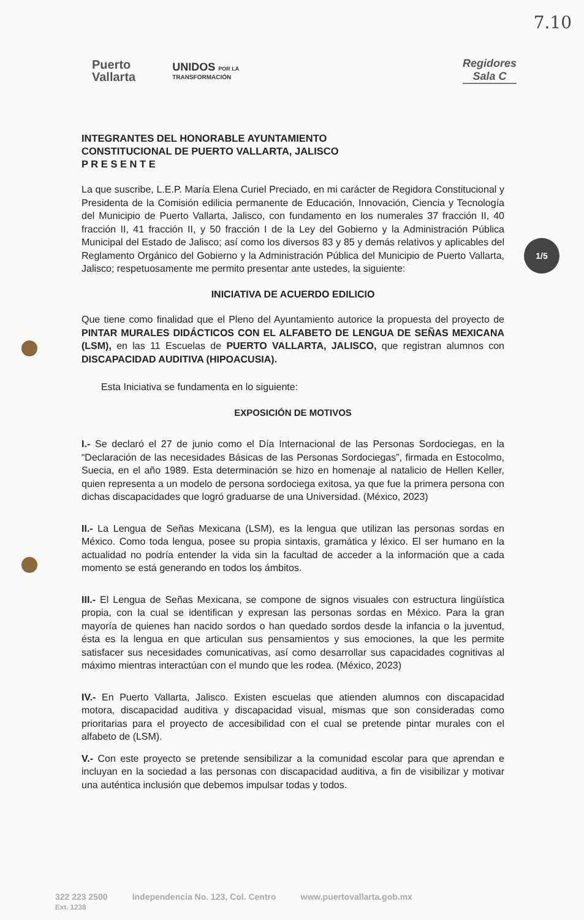7.10
Puerto
Vallarta
UNIDOS POR LA
TRANSFORMACIÓN
Regidores
Sala C
1/5
INTEGRANTES DEL HONORABLE AYUNTAMIENTO
CONSTITUCIONAL DE PUERTO VALLARTA, JALISCO
P R E S E N T E
La que suscribe, L.E.P. María Elena Curiel Preciado, en mi carácter de Regidora Constitucional y Presidenta de la Comisión edilicia permanente de Educación, Innovación, Ciencia y Tecnología del Municipio de Puerto Vallarta, Jalisco, con fundamento en los numerales 37 fracción II, 40 fracción II, 41 fracción II, y 50 fracción I de la Ley del Gobierno y la Administración Pública Municipal del Estado de Jalisco; así como los diversos 83 y 85 y demás relativos y aplicables del Reglamento Orgánico del Gobierno y la Administración Pública del Municipio de Puerto Vallarta, Jalisco; respetuosamente me permito presentar ante ustedes, la siguiente:
INICIATIVA DE ACUERDO EDILICIO
Que tiene como finalidad que el Pleno del Ayuntamiento autorice la propuesta del proyecto de PINTAR MURALES DIDÁCTICOS CON EL ALFABETO DE LENGUA DE SEÑAS MEXICANA (LSM), en las 11 Escuelas de PUERTO VALLARTA, JALISCO, que registran alumnos con DISCAPACIDAD AUDITIVA (HIPOACUSIA).
Esta Iniciativa se fundamenta en lo siguiente:
EXPOSICIÓN DE MOTIVOS
I.- Se declaró el 27 de junio como el Día Internacional de las Personas Sordociegas, en la “Declaración de las necesidades Básicas de las Personas Sordociegas”, firmada en Estocolmo, Suecia, en el año 1989. Esta determinación se hizo en homenaje al natalicio de Hellen Keller, quien representa a un modelo de persona sordociega exitosa, ya que fue la primera persona con dichas discapacidades que logró graduarse de una Universidad. (México, 2023)
II.- La Lengua de Señas Mexicana (LSM), es la lengua que utilizan las personas sordas en México. Como toda lengua, posee su propia sintaxis, gramática y léxico. El ser humano en la actualidad no podría entender la vida sin la facultad de acceder a la información que a cada momento se está generando en todos los ámbitos.
III.- El Lengua de Señas Mexicana, se compone de signos visuales con estructura lingüística propia, con la cual se identifican y expresan las personas sordas en México. Para la gran mayoría de quienes han nacido sordos o han quedado sordos desde la infancia o la juventud, ésta es la lengua en que articulan sus pensamientos y sus emociones, la que les permite satisfacer sus necesidades comunicativas, así como desarrollar sus capacidades cognitivas al máximo mientras interactúan con el mundo que les rodea. (México, 2023)
IV.- En Puerto Vallarta, Jalisco. Existen escuelas que atienden alumnos con discapacidad motora, discapacidad auditiva y discapacidad visual, mismas que son consideradas como prioritarias para el proyecto de accesibilidad con el cual se pretende pintar murales con el alfabeto de (LSM).
V.- Con este proyecto se pretende sensibilizar a la comunidad escolar para que aprendan e incluyan en la sociedad a las personas con discapacidad auditiva, a fin de visibilizar y motivar una auténtica inclusión que debemos impulsar todas y todos.
322 223 2500
Ext. 1238 Independencia No. 123, Col. Centro www.puertovallarta.gob.mx